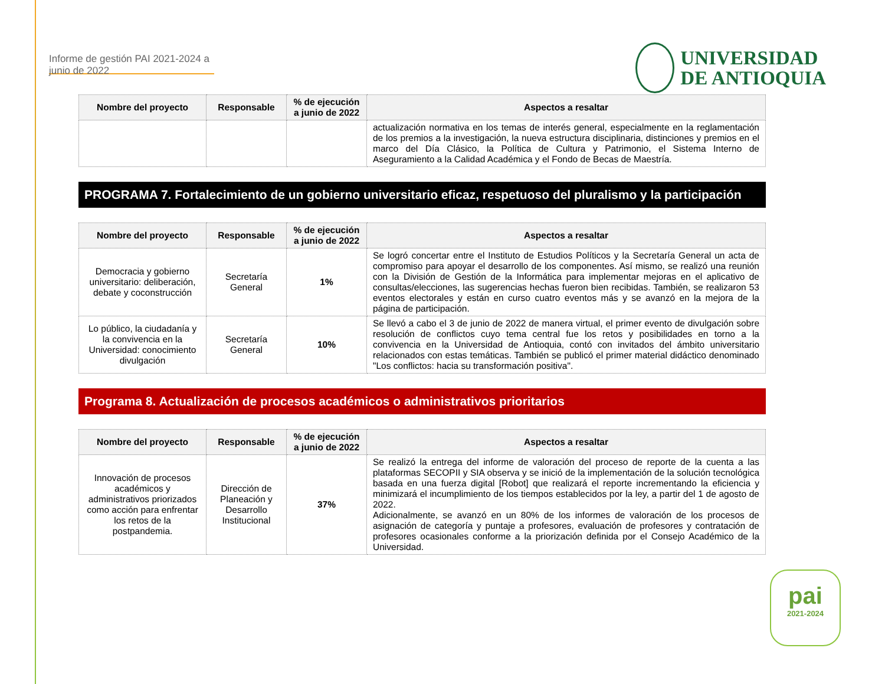Informe de gestión PAI 2021-2024 a junio de 2022
UNIVERSIDAD
DE ANTIOQUIA
| Nombre del proyecto | Responsable | % de ejecución a junio de 2022 | Aspectos a resaltar |
| --- | --- | --- | --- |
| | | | actualización normativa en los temas de interés general, especialmente en la reglamentación de los premios a la investigación, la nueva estructura disciplinaria, distinciones y premios en el marco del Día Clásico, la Política de Cultura y Patrimonio, el Sistema Interno de Aseguramiento a la Calidad Académica y el Fondo de Becas de Maestría. |
PROGRAMA 7. Fortalecimiento de un gobierno universitario eficaz, respetuoso del pluralismo y la participación
| Nombre del proyecto | Responsable | % de ejecución a junio de 2022 | Aspectos a resaltar |
| --- | --- | --- | --- |
| Democracia y gobierno universitario: deliberación, debate y coconstrucción | Secretaría General | 1% | Se logró concertar entre el Instituto de Estudios Políticos y la Secretaría General un acta de compromiso para apoyar el desarrollo de los componentes. Así mismo, se realizó una reunión con la División de Gestión de la Informática para implementar mejoras en el aplicativo de consultas/elecciones, las sugerencias hechas fueron bien recibidas. También, se realizaron 53 eventos electorales y están en curso cuatro eventos más y se avanzó en la mejora de la página de participación. |
| Lo público, la ciudadanía y la convivencia en la Universidad: conocimiento divulgación | Secretaría General | 10% | Se llevó a cabo el 3 de junio de 2022 de manera virtual, el primer evento de divulgación sobre resolución de conflictos cuyo tema central fue los retos y posibilidades en torno a la convivencia en la Universidad de Antioquia, contó con invitados del ámbito universitario relacionados con estas temáticas. También se publicó el primer material didáctico denominado "Los conflictos: hacia su transformación positiva". |
Programa 8. Actualización de procesos académicos o administrativos prioritarios
| Nombre del proyecto | Responsable | % de ejecución a junio de 2022 | Aspectos a resaltar |
| --- | --- | --- | --- |
| Innovación de procesos académicos y administrativos priorizados como acción para enfrentar los retos de la postpandemia. | Dirección de Planeación y Desarrollo Institucional | 37% | Se realizó la entrega del informe de valoración del proceso de reporte de la cuenta a las plataformas SECOPII y SIA observa y se inició de la implementación de la solución tecnológica basada en una fuerza digital [Robot] que realizará el reporte incrementando la eficiencia y minimizará el incumplimiento de los tiempos establecidos por la ley, a partir del 1 de agosto de 2022. Adicionalmente, se avanzó en un 80% de los informes de valoración de los procesos de asignación de categoría y puntaje a profesores, evaluación de profesores y contratación de profesores ocasionales conforme a la priorización definida por el Consejo Académico de la Universidad. |
pai
2021-2024